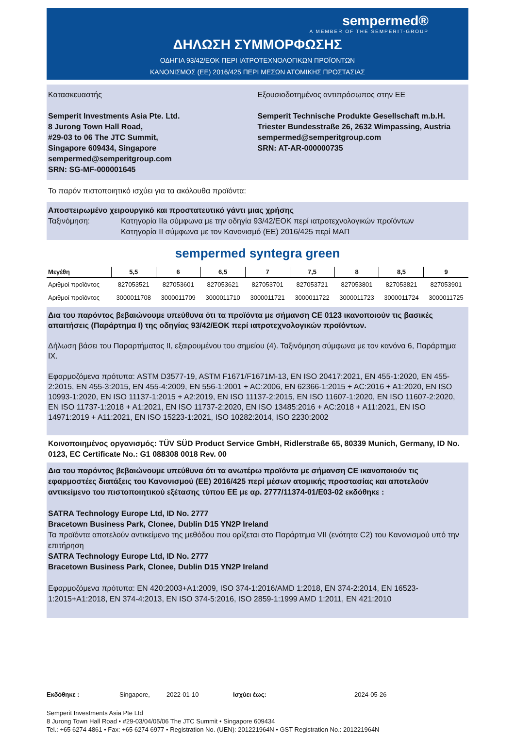sempermed®
A MEMBER OF THE SEMPERIT-GROUP
ΔΗΛΩΣΗ ΣΥΜΜΟΡΦΩΣΗΣ
ΟΔΗΓΙΑ 93/42/ΕΟΚ ΠΕΡΙ ΙΑΤΡΟΤΕΧΝΟΛΟΓΙΚΩΝ ΠΡΟΪΟΝΤΩΝ
ΚΑΝΟΝΙΣΜΟΣ (ΕΕ) 2016/425 ΠΕΡΙ ΜΕΣΩΝ ΑΤΟΜΙΚΗΣ ΠΡΟΣΤΑΣΙΑΣ
Κατασκευαστής
Semperit Investments Asia Pte. Ltd.
8 Jurong Town Hall Road,
#29-03 to 06 The JTC Summit,
Singapore 609434, Singapore
sempermed@semperitgroup.com
SRN: SG-MF-000001645
Εξουσιοδοτημένος αντιπρόσωπος στην ΕΕ
Semperit Technische Produkte Gesellschaft m.b.H.
Triester Bundesstraße 26, 2632 Wimpassing, Austria
sempermed@semperitgroup.com
SRN: AT-AR-000000735
Το παρόν πιστοποιητικό ισχύει για τα ακόλουθα προϊόντα:
Αποστειρωμένο χειρουργικό και προστατευτικό γάντι μιας χρήσης
Ταξινόμηση: Κατηγορία IIa σύμφωνα με την οδηγία 93/42/ΕΟΚ περί ιατροτεχνολογικών προϊόντων
Κατηγορία II σύμφωνα με τον Κανονισμό (ΕΕ) 2016/425 περί ΜΑΠ
sempermed syntegra green
| Μεγέθη | 5,5 | 6 | 6,5 | 7 | 7,5 | 8 | 8,5 | 9 |
| --- | --- | --- | --- | --- | --- | --- | --- | --- |
| Αριθμοί προϊόντος | 827053521 | 827053601 | 827053621 | 827053701 | 827053721 | 827053801 | 827053821 | 827053901 |
| Αριθμοί προϊόντος | 3000011708 | 3000011709 | 3000011710 | 3000011721 | 3000011722 | 3000011723 | 3000011724 | 3000011725 |
Δια του παρόντος βεβαιώνουμε υπεύθυνα ότι τα προϊόντα με σήμανση CE 0123 ικανοποιούν τις βασικές απαιτήσεις (Παράρτημα I) της οδηγίας 93/42/ΕΟΚ περί ιατροτεχνολογικών προϊόντων.
Δήλωση βάσει του Παραρτήματος II, εξαιρουμένου του σημείου (4). Ταξινόμηση σύμφωνα με τον κανόνα 6, Παράρτημα IX.
Εφαρμοζόμενα πρότυπα: ASTM D3577-19, ASTM F1671/F1671M-13, EN ISO 20417:2021, EN 455-1:2020, EN 455-2:2015, EN 455-3:2015, EN 455-4:2009, EN 556-1:2001 + AC:2006, EN 62366-1:2015 + AC:2016 + A1:2020, EN ISO 10993-1:2020, EN ISO 11137-1:2015 + A2:2019, EN ISO 11137-2:2015, EN ISO 11607-1:2020, EN ISO 11607-2:2020, EN ISO 11737-1:2018 + A1:2021, EN ISO 11737-2:2020, EN ISO 13485:2016 + AC:2018 + A11:2021, EN ISO 14971:2019 + A11:2021, EN ISO 15223-1:2021, ISO 10282:2014, ISO 2230:2002
Κοινοποιημένος οργανισμός: TÜV SÜD Product Service GmbH, Ridlerstraße 65, 80339 Munich, Germany, ID No. 0123, EC Certificate No.: G1 088308 0018 Rev. 00
Δια του παρόντος βεβαιώνουμε υπεύθυνα ότι τα ανωτέρω προϊόντα με σήμανση CE ικανοποιούν τις εφαρμοστέες διατάξεις του Κανονισμού (ΕΕ) 2016/425 περί μέσων ατομικής προστασίας και αποτελούν αντικείμενο του πιστοποιητικού εξέτασης τύπου ΕΕ με αρ. 2777/11374-01/E03-02 εκδόθηκε :
SATRA Technology Europe Ltd, ID No. 2777
Bracetown Business Park, Clonee, Dublin D15 YN2P Ireland
Τα προϊόντα αποτελούν αντικείμενο της μεθόδου που ορίζεται στο Παράρτημα VII (ενότητα C2) του Κανονισμού υπό την επιτήρηση
SATRA Technology Europe Ltd, ID No. 2777
Bracetown Business Park, Clonee, Dublin D15 YN2P Ireland
Εφαρμοζόμενα πρότυπα: EN 420:2003+A1:2009, ISO 374-1:2016/AMD 1:2018, EN 374-2:2014, EN 16523-1:2015+A1:2018, EN 374-4:2013, EN ISO 374-5:2016, ISO 2859-1:1999 AMD 1:2011, EN 421:2010
Εκδόθηκε : Singapore, 2022-01-10 Ισχύει έως: 2024-05-26
Semperit Investments Asia Pte Ltd
8 Jurong Town Hall Road • #29-03/04/05/06 The JTC Summit • Singapore 609434
Tel.: +65 6274 4861 • Fax: +65 6274 6977 • Registration No. (UEN): 201221964N • GST Registration No.: 201221964N